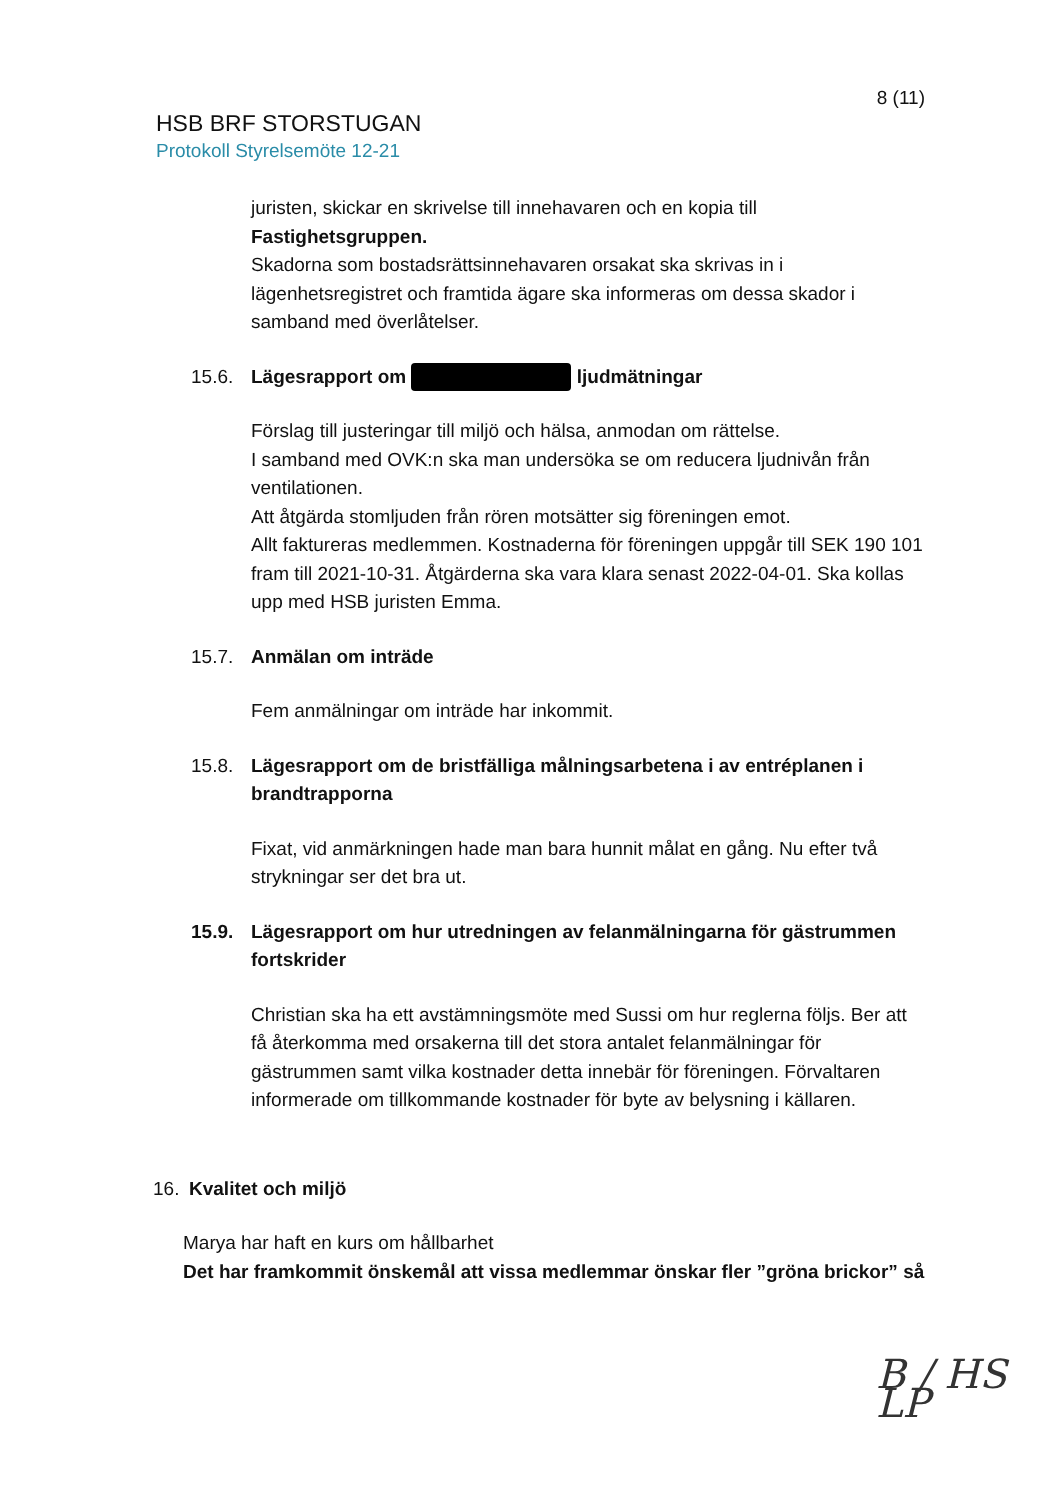8 (11)
HSB BRF STORSTUGAN
Protokoll Styrelsemöte 12-21
juristen, skickar en skrivelse till innehavaren och en kopia till Fastighetsgruppen.
Skadorna som bostadsrättsinnehavaren orsakat ska skrivas in i lägenhetsregistret och framtida ägare ska informeras om dessa skador i samband med överlåtelser.
15.6. Lägesrapport om ljudmätningar
Förslag till justeringar till miljö och hälsa, anmodan om rättelse.
I samband med OVK:n ska man undersöka se om reducera ljudnivån från ventilationen.
Att åtgärda stomljuden från rören motsätter sig föreningen emot.
Allt faktureras medlemmen. Kostnaderna för föreningen uppgår till SEK 190 101 fram till 2021-10-31. Åtgärderna ska vara klara senast 2022-04-01. Ska kollas upp med HSB juristen Emma.
15.7. Anmälan om inträde
Fem anmälningar om inträde har inkommit.
15.8. Lägesrapport om de bristfälliga målningsarbetena i av entréplanen i brandtrapporna
Fixat, vid anmärkningen hade man bara hunnit målat en gång. Nu efter två strykningar ser det bra ut.
15.9. Lägesrapport om hur utredningen av felanmälningarna för gästrummen fortskrider
Christian ska ha ett avstämningsmöte med Sussi om hur reglerna följs. Ber att få återkomma med orsakerna till det stora antalet felanmälningar för gästrummen samt vilka kostnader detta innebär för föreningen. Förvaltaren informerade om tillkommande kostnader för byte av belysning i källaren.
16. Kvalitet och miljö
Marya har haft en kurs om hållbarhet
Det har framkommit önskemål att vissa medlemmar önskar fler ”gröna brickor” så
B / HS LP